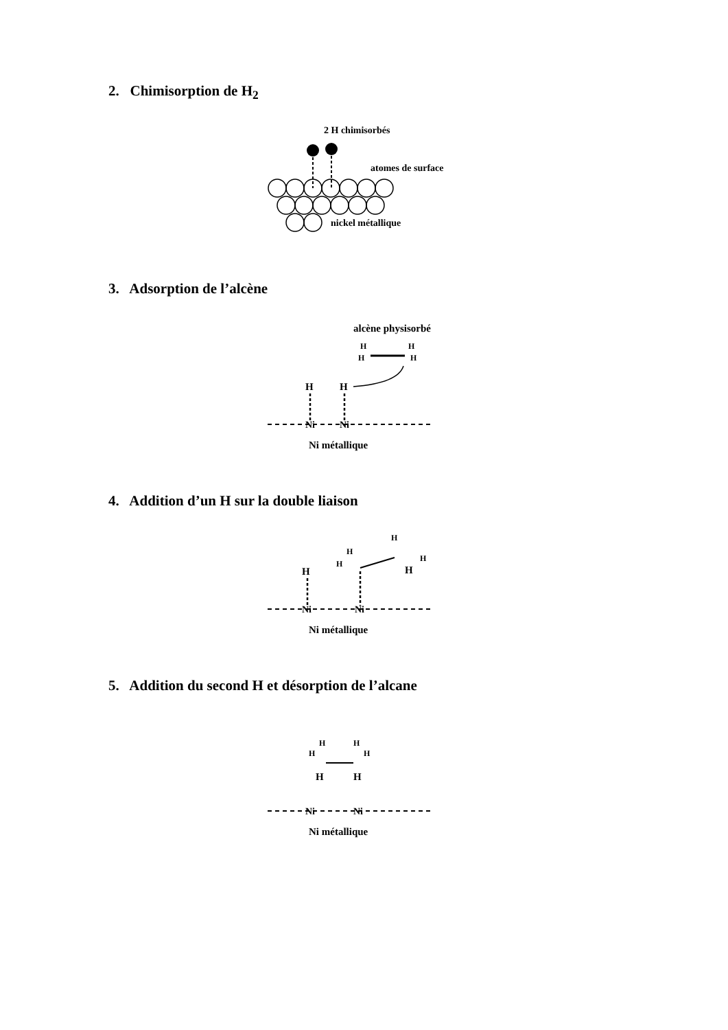2. Chimisorption de H<sub>2</sub>
2 H chimisorbés
atomes de surface
nickel métallique
3. Adsorption de l’alcène
alcène physisorbé
H
H
H
H
H
H
Ni
Ni
Ni métallique
4. Addition d’un H sur la double liaison
H
H
H
H
H
H
Ni
Ni
Ni métallique
5. Addition du second H et désorption de l’alcane
H
H
H
H
H
H
Ni
Ni
Ni métallique